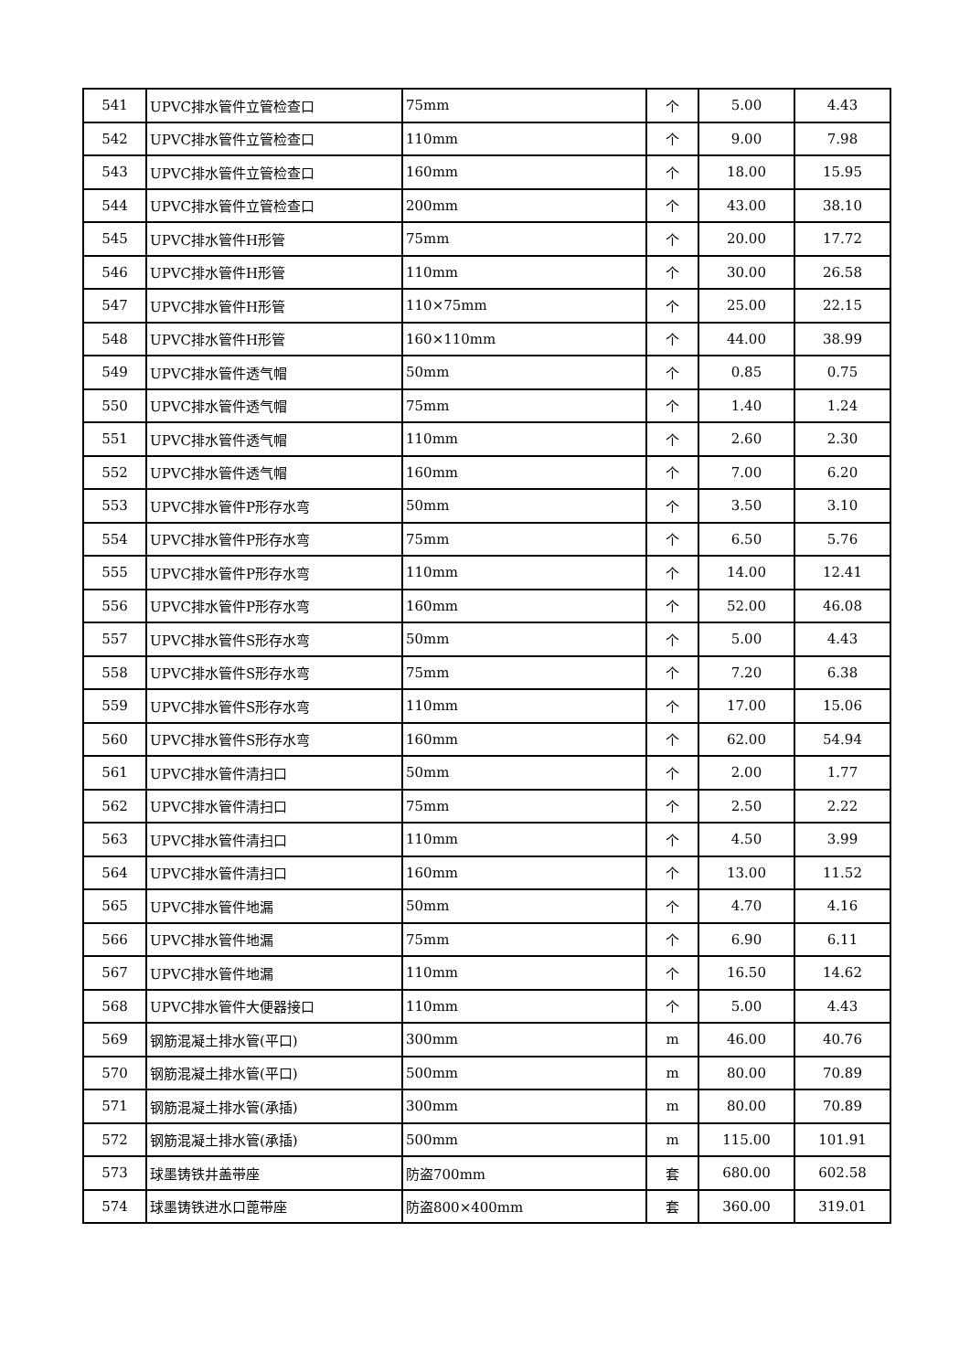| 541 | UPVC排水管件立管检查口 | 75mm | 个 | 5.00 | 4.43 |
| 542 | UPVC排水管件立管检查口 | 110mm | 个 | 9.00 | 7.98 |
| 543 | UPVC排水管件立管检查口 | 160mm | 个 | 18.00 | 15.95 |
| 544 | UPVC排水管件立管检查口 | 200mm | 个 | 43.00 | 38.10 |
| 545 | UPVC排水管件H形管 | 75mm | 个 | 20.00 | 17.72 |
| 546 | UPVC排水管件H形管 | 110mm | 个 | 30.00 | 26.58 |
| 547 | UPVC排水管件H形管 | 110×75mm | 个 | 25.00 | 22.15 |
| 548 | UPVC排水管件H形管 | 160×110mm | 个 | 44.00 | 38.99 |
| 549 | UPVC排水管件透气帽 | 50mm | 个 | 0.85 | 0.75 |
| 550 | UPVC排水管件透气帽 | 75mm | 个 | 1.40 | 1.24 |
| 551 | UPVC排水管件透气帽 | 110mm | 个 | 2.60 | 2.30 |
| 552 | UPVC排水管件透气帽 | 160mm | 个 | 7.00 | 6.20 |
| 553 | UPVC排水管件P形存水弯 | 50mm | 个 | 3.50 | 3.10 |
| 554 | UPVC排水管件P形存水弯 | 75mm | 个 | 6.50 | 5.76 |
| 555 | UPVC排水管件P形存水弯 | 110mm | 个 | 14.00 | 12.41 |
| 556 | UPVC排水管件P形存水弯 | 160mm | 个 | 52.00 | 46.08 |
| 557 | UPVC排水管件S形存水弯 | 50mm | 个 | 5.00 | 4.43 |
| 558 | UPVC排水管件S形存水弯 | 75mm | 个 | 7.20 | 6.38 |
| 559 | UPVC排水管件S形存水弯 | 110mm | 个 | 17.00 | 15.06 |
| 560 | UPVC排水管件S形存水弯 | 160mm | 个 | 62.00 | 54.94 |
| 561 | UPVC排水管件清扫口 | 50mm | 个 | 2.00 | 1.77 |
| 562 | UPVC排水管件清扫口 | 75mm | 个 | 2.50 | 2.22 |
| 563 | UPVC排水管件清扫口 | 110mm | 个 | 4.50 | 3.99 |
| 564 | UPVC排水管件清扫口 | 160mm | 个 | 13.00 | 11.52 |
| 565 | UPVC排水管件地漏 | 50mm | 个 | 4.70 | 4.16 |
| 566 | UPVC排水管件地漏 | 75mm | 个 | 6.90 | 6.11 |
| 567 | UPVC排水管件地漏 | 110mm | 个 | 16.50 | 14.62 |
| 568 | UPVC排水管件大便器接口 | 110mm | 个 | 5.00 | 4.43 |
| 569 | 钢筋混凝土排水管(平口) | 300mm | m | 46.00 | 40.76 |
| 570 | 钢筋混凝土排水管(平口) | 500mm | m | 80.00 | 70.89 |
| 571 | 钢筋混凝土排水管(承插) | 300mm | m | 80.00 | 70.89 |
| 572 | 钢筋混凝土排水管(承插) | 500mm | m | 115.00 | 101.91 |
| 573 | 球墨铸铁井盖带座 | 防盗700mm | 套 | 680.00 | 602.58 |
| 574 | 球墨铸铁进水口蓖带座 | 防盗800×400mm | 套 | 360.00 | 319.01 |